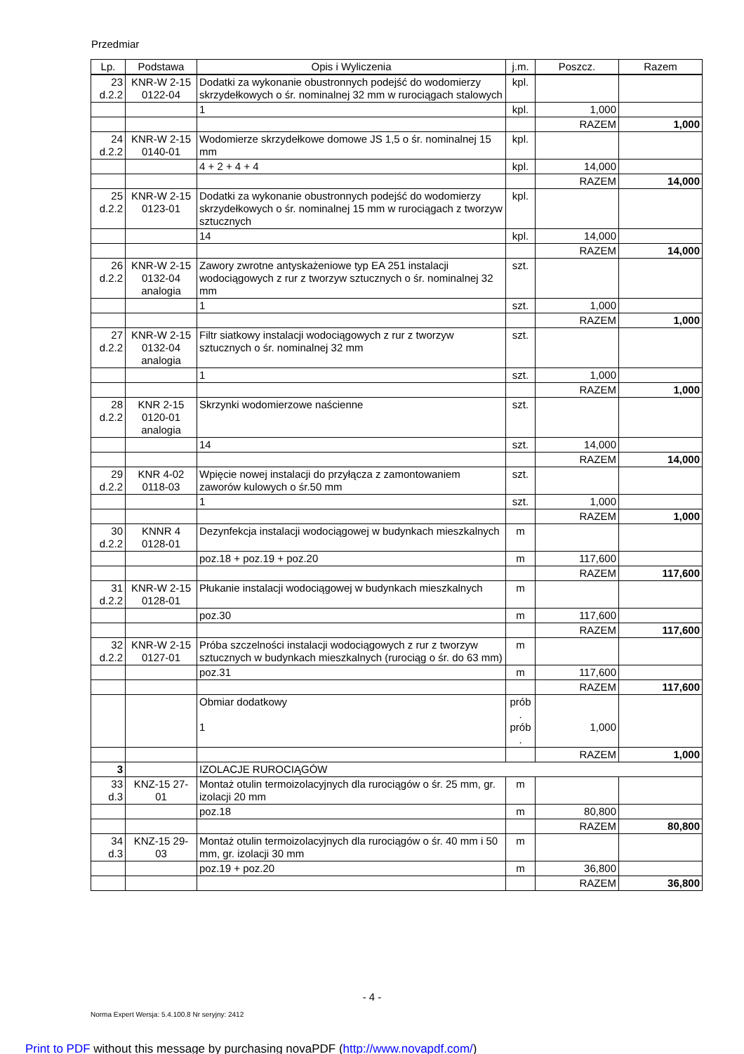Przedmiar
| Lp. | Podstawa | Opis i Wyliczenia | j.m. | Poszcz. | Razem |
| --- | --- | --- | --- | --- | --- |
| 23 d.2.2 | KNR-W 2-15 0122-04 | Dodatki za wykonanie obustronnych podejść do wodomierzy skrzydełkowych o śr. nominalnej 32 mm w rurociągach stalowych | kpl. | | |
| | | 1 | kpl. | 1,000 | |
| | | | | RAZEM | 1,000 |
| 24 d.2.2 | KNR-W 2-15 0140-01 | Wodomierze skrzydełkowe domowe JS 1,5 o śr. nominalnej 15 mm | kpl. | | |
| | | 4 + 2 + 4 + 4 | kpl. | 14,000 | |
| | | | | RAZEM | 14,000 |
| 25 d.2.2 | KNR-W 2-15 0123-01 | Dodatki za wykonanie obustronnych podejść do wodomierzy skrzydełkowych o śr. nominalnej 15 mm w rurociągach z tworzyw sztucznych | kpl. | | |
| | | 14 | kpl. | 14,000 | |
| | | | | RAZEM | 14,000 |
| 26 d.2.2 | KNR-W 2-15 0132-04 analogia | Zawory zwrotne antyskażeniowe typ EA 251 instalacji wodociągowych z rur z tworzyw sztucznych o śr. nominalnej 32 mm | szt. | | |
| | | 1 | szt. | 1,000 | |
| | | | | RAZEM | 1,000 |
| 27 d.2.2 | KNR-W 2-15 0132-04 analogia | Filtr siatkowy instalacji wodociągowych z rur z tworzyw sztucznych o śr. nominalnej 32 mm | szt. | | |
| | | 1 | szt. | 1,000 | |
| | | | | RAZEM | 1,000 |
| 28 d.2.2 | KNR 2-15 0120-01 analogia | Skrzynki wodomierzowe naścienne | szt. | | |
| | | 14 | szt. | 14,000 | |
| | | | | RAZEM | 14,000 |
| 29 d.2.2 | KNR 4-02 0118-03 | Wpięcie nowej instalacji do przyłącza z zamontowaniem zaworów kulowych o śr.50 mm | szt. | | |
| | | 1 | szt. | 1,000 | |
| | | | | RAZEM | 1,000 |
| 30 d.2.2 | KNNR 4 0128-01 | Dezynfekcja instalacji wodociągowej w budynkach mieszkalnych | m | | |
| | | poz.18 + poz.19 + poz.20 | m | 117,600 | |
| | | | | RAZEM | 117,600 |
| 31 d.2.2 | KNR-W 2-15 0128-01 | Płukanie instalacji wodociągowej w budynkach mieszkalnych | m | | |
| | | poz.30 | m | 117,600 | |
| | | | | RAZEM | 117,600 |
| 32 d.2.2 | KNR-W 2-15 0127-01 | Próba szczelności instalacji wodociągowych z rur z tworzyw sztucznych w budynkach mieszkalnych (rurociąg o śr. do 63 mm) | m | | |
| | | poz.31 | m | 117,600 | |
| | | | | RAZEM | 117,600 |
| | | Obmiar dodatkowy 1 | prób . prób . | 1,000 | |
| | | | | RAZEM | 1,000 |
| 3 | | IZOLACJE RUROCIĄGÓW | | | |
| 33 d.3 | KNZ-15 27- 01 | Montaż otulin termoizolacyjnych dla rurociągów o śr. 25 mm, gr. izolacji 20 mm | m | | |
| | | poz.18 | m | 80,800 | |
| | | | | RAZEM | 80,800 |
| 34 d.3 | KNZ-15 29- 03 | Montaż otulin termoizolacyjnych dla rurociągów o śr. 40 mm i 50 mm, gr. izolacji 30 mm | m | | |
| | | poz.19 + poz.20 | m | 36,800 | |
| | | | | RAZEM | 36,800 |
- 4 -
Norma Expert Wersja: 5.4.100.8 Nr seryjny: 2412
Print to PDF without this message by purchasing novaPDF (http://www.novapdf.com/)